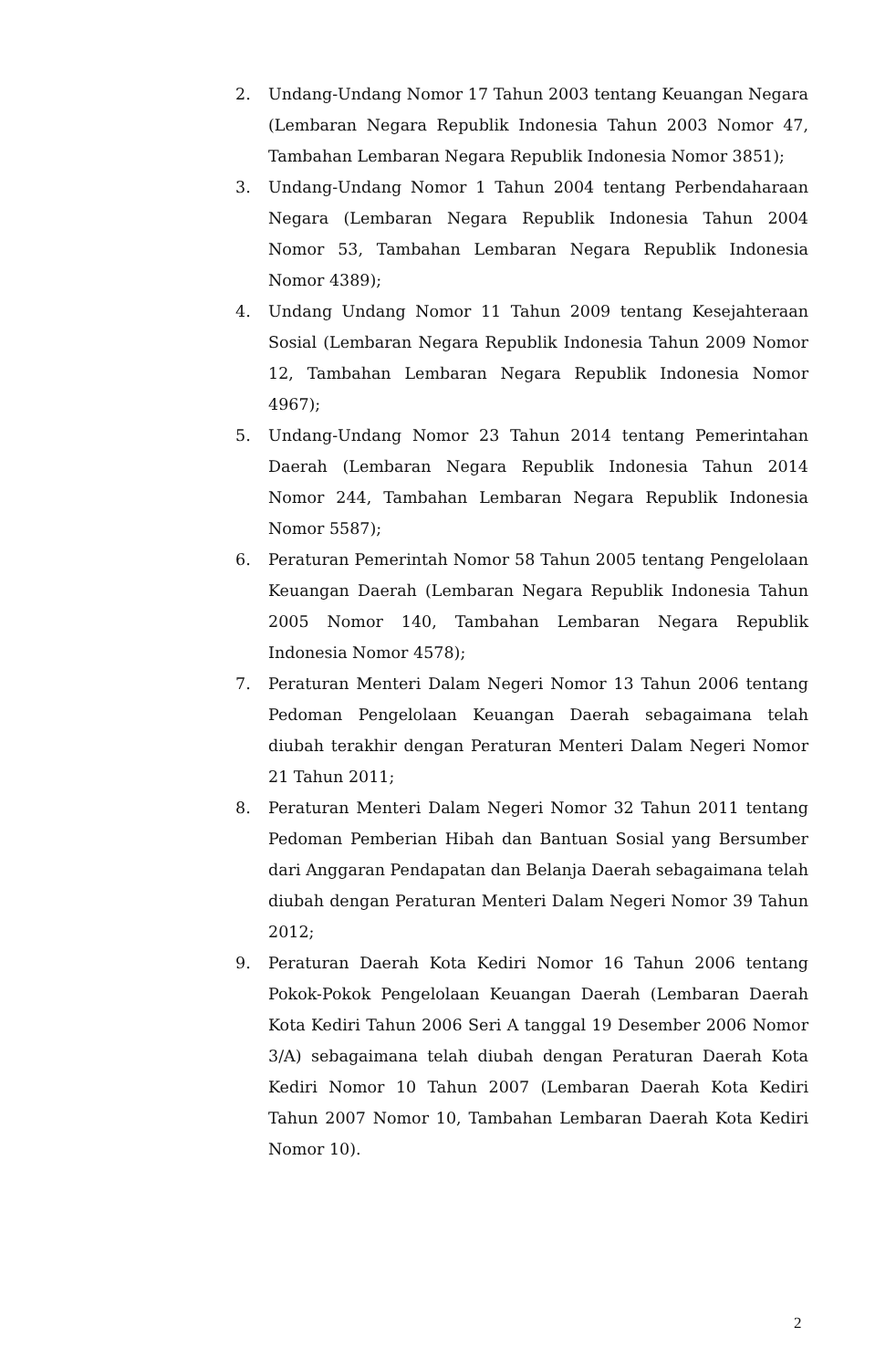2. Undang-Undang Nomor 17 Tahun 2003 tentang Keuangan Negara (Lembaran Negara Republik Indonesia Tahun 2003 Nomor 47, Tambahan Lembaran Negara Republik Indonesia Nomor 3851);
3. Undang-Undang Nomor 1 Tahun 2004 tentang Perbendaharaan Negara (Lembaran Negara Republik Indonesia Tahun 2004 Nomor 53, Tambahan Lembaran Negara Republik Indonesia Nomor 4389);
4. Undang Undang Nomor 11 Tahun 2009 tentang Kesejahteraan Sosial (Lembaran Negara Republik Indonesia Tahun 2009 Nomor 12, Tambahan Lembaran Negara Republik Indonesia Nomor 4967);
5. Undang-Undang Nomor 23 Tahun 2014 tentang Pemerintahan Daerah (Lembaran Negara Republik Indonesia Tahun 2014 Nomor 244, Tambahan Lembaran Negara Republik Indonesia Nomor 5587);
6. Peraturan Pemerintah Nomor 58 Tahun 2005 tentang Pengelolaan Keuangan Daerah (Lembaran Negara Republik Indonesia Tahun 2005 Nomor 140, Tambahan Lembaran Negara Republik Indonesia Nomor 4578);
7. Peraturan Menteri Dalam Negeri Nomor 13 Tahun 2006 tentang Pedoman Pengelolaan Keuangan Daerah sebagaimana telah diubah terakhir dengan Peraturan Menteri Dalam Negeri Nomor 21 Tahun 2011;
8. Peraturan Menteri Dalam Negeri Nomor 32 Tahun 2011 tentang Pedoman Pemberian Hibah dan Bantuan Sosial yang Bersumber dari Anggaran Pendapatan dan Belanja Daerah sebagaimana telah diubah dengan Peraturan Menteri Dalam Negeri Nomor 39 Tahun 2012;
9. Peraturan Daerah Kota Kediri Nomor 16 Tahun 2006 tentang Pokok-Pokok Pengelolaan Keuangan Daerah (Lembaran Daerah Kota Kediri Tahun 2006 Seri A tanggal 19 Desember 2006 Nomor 3/A) sebagaimana telah diubah dengan Peraturan Daerah Kota Kediri Nomor 10 Tahun 2007 (Lembaran Daerah Kota Kediri Tahun 2007 Nomor 10, Tambahan Lembaran Daerah Kota Kediri Nomor 10).
2